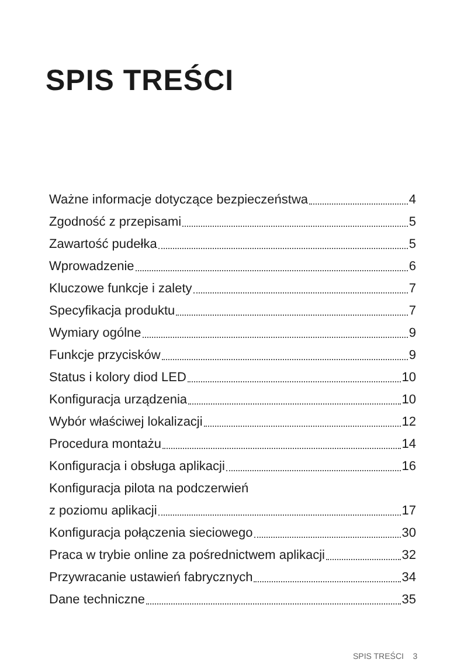SPIS TREŚCI
Ważne informacje dotyczące bezpieczeństwa 4
Zgodność z przepisami 5
Zawartość pudełka 5
Wprowadzenie 6
Kluczowe funkcje i zalety 7
Specyfikacja produktu 7
Wymiary ogólne 9
Funkcje przycisków 9
Status i kolory diod LED 10
Konfiguracja urządzenia 10
Wybór właściwej lokalizacji 12
Procedura montażu 14
Konfiguracja i obsługa aplikacji 16
Konfiguracja pilota na podczerwień
z poziomu aplikacji 17
Konfiguracja połączenia sieciowego 30
Praca w trybie online za pośrednictwem aplikacji 32
Przywracanie ustawień fabrycznych 34
Dane techniczne 35
SPIS TREŚCI 3